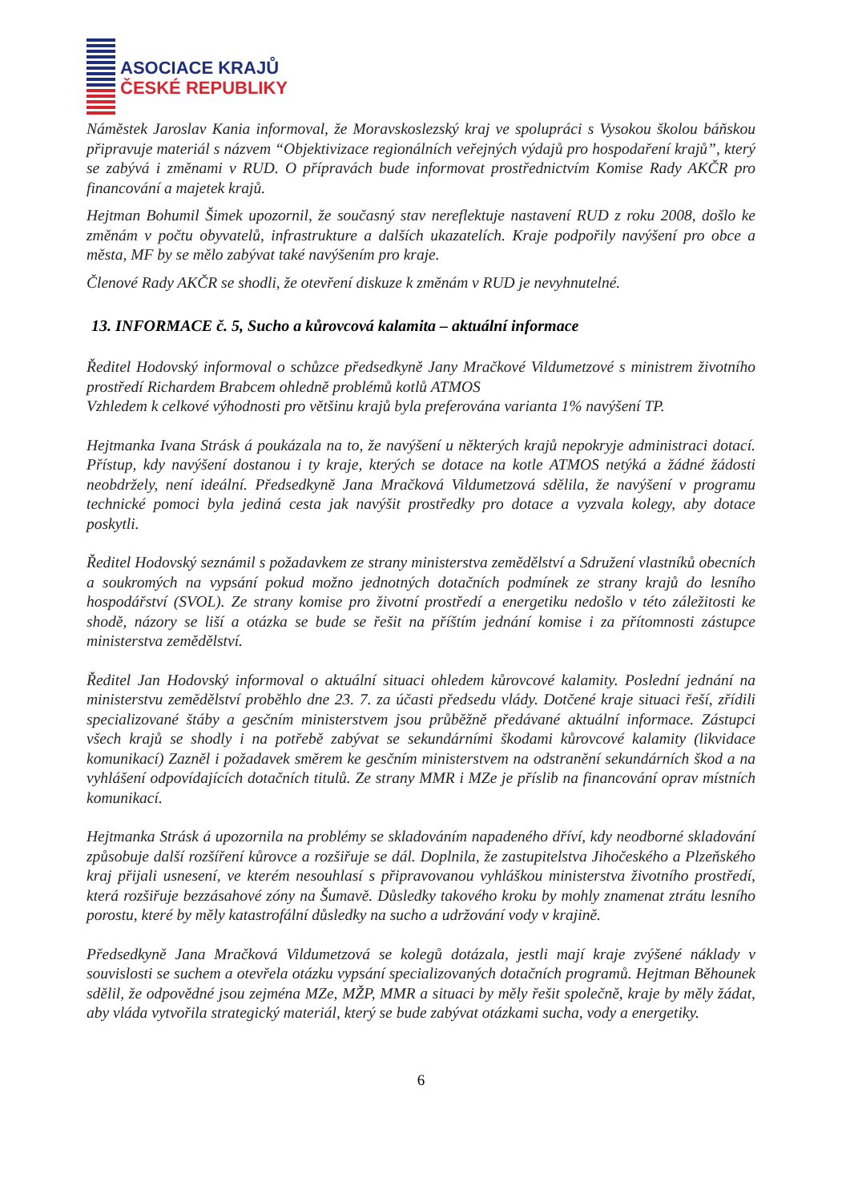ASOCIACE KRAJŮ
ČESKÉ REPUBLIKY
Náměstek Jaroslav Kania informoval, že Moravskoslezský kraj ve spolupráci s Vysokou školou báňskou připravuje materiál s názvem “Objektivizace regionálních veřejných výdajů pro hospodaření krajů”, který se zabývá i změnami v RUD. O přípravách bude informovat prostřednictvím Komise Rady AKČR pro financování a majetek krajů.
Hejtman Bohumil Šimek upozornil, že současný stav nereflektuje nastavení RUD z roku 2008, došlo ke změnám v počtu obyvatelů, infrastrukture a dalších ukazatelích. Kraje podpořily navýšení pro obce a města, MF by se mělo zabývat také navýšením pro kraje.
Členové Rady AKČR se shodli, že otevření diskuze k změnám v RUD je nevyhnutelné.
13. INFORMACE č. 5, Sucho a kůrovcová kalamita – aktuální informace
Ředitel Hodovský informoval o schůzce předsedkyně Jany Mračkové Vildumetzové s ministrem životního prostředí Richardem Brabcem ohledně problémů kotlů ATMOS
Vzhledem k celkové výhodnosti pro většinu krajů byla preferována varianta 1% navýšení TP.
Hejtmanka Ivana Strásk á poukázala na to, že navýšení u některých krajů nepokryje administraci dotací. Přístup, kdy navýšení dostanou i ty kraje, kterých se dotace na kotle ATMOS netýká a žádné žádosti neobdržely, není ideální. Předsedkyně Jana Mračková Vildumetzová sdělila, že navýšení v programu technické pomoci byla jediná cesta jak navýšit prostředky pro dotace a vyzvala kolegy, aby dotace poskytli.
Ředitel Hodovský seznámil s požadavkem ze strany ministerstva zemědělství a Sdružení vlastníků obecních a soukromých na vypsání pokud možno jednotných dotačních podmínek ze strany krajů do lesního hospodářství (SVOL). Ze strany komise pro životní prostředí a energetiku nedošlo v této záležitosti ke shodě, názory se liší a otázka se bude se řešit na příštím jednání komise i za přítomnosti zástupce ministerstva zemědělství.
Ředitel Jan Hodovský informoval o aktuální situaci ohledem kůrovcové kalamity. Poslední jednání na ministerstvu zemědělství proběhlo dne 23. 7. za účasti předsedu vlády. Dotčené kraje situaci řeší, zřídili specializované štáby a gesčním ministerstvem jsou průběžně předávané aktuální informace. Zástupci všech krajů se shodly i na potřebě zabývat se sekundárními škodami kůrovcové kalamity (likvidace komunikací) Zazněl i požadavek směrem ke gesčním ministerstvem na odstranění sekundárních škod a na vyhlášení odpovídajících dotačních titulů. Ze strany MMR i MZe je příslib na financování oprav místních komunikací.
Hejtmanka Strásk á upozornila na problémy se skladováním napadeného dříví, kdy neodborné skladování způsobuje další rozšíření kůrovce a rozšiřuje se dál. Doplnila, že zastupitelstva Jihočeského a Plzeňského kraj přijali usnesení, ve kterém nesouhlasí s připravovanou vyhláškou ministerstva životního prostředí, která rozšiřuje bezzásahové zóny na Šumavě. Důsledky takového kroku by mohly znamenat ztrátu lesního porostu, které by měly katastrofální důsledky na sucho a udržování vody v krajině.
Předsedkyně Jana Mračková Vildumetzová se kolegů dotázala, jestli mají kraje zvýšené náklady v souvislosti se suchem a otevřela otázku vypsání specializovaných dotačních programů. Hejtman Běhounek sdělil, že odpovědné jsou zejména MZe, MŽP, MMR a situaci by měly řešit společně, kraje by měly žádat, aby vláda vytvořila strategický materiál, který se bude zabývat otázkami sucha, vody a energetiky.
6